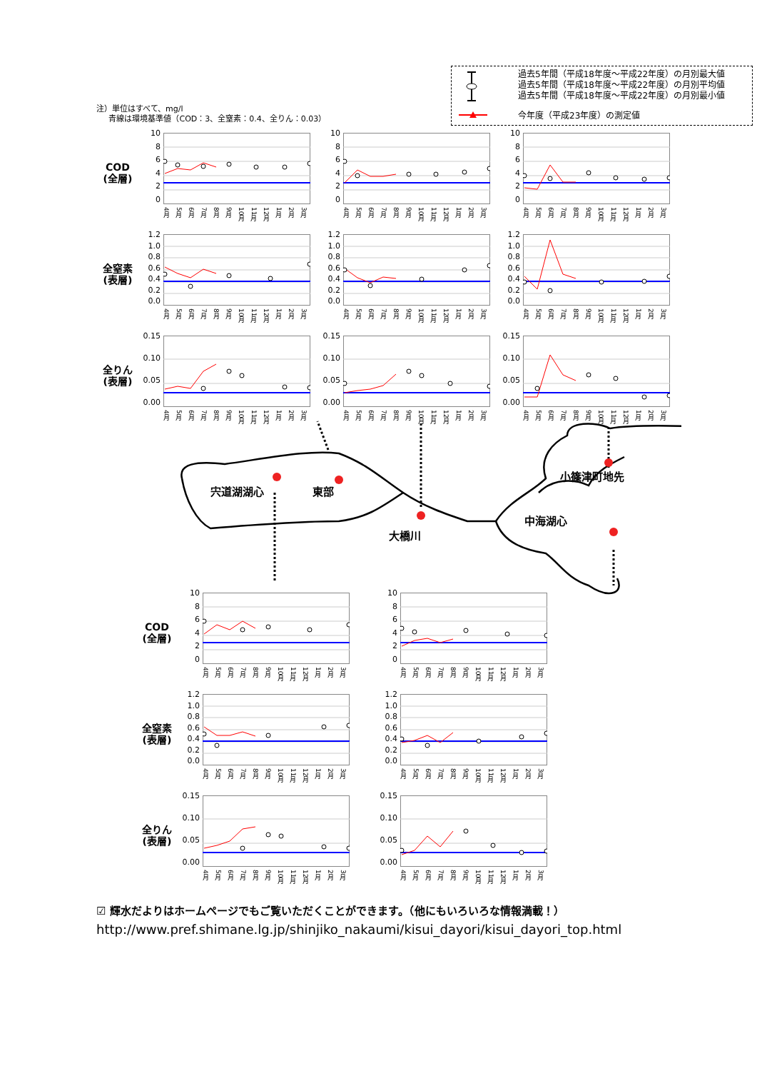注）単位はすべて、mg/l
青線は環境基準値（COD：3、全窒素：0.4、全りん：0.03）
過去5年間（平成18年度～平成22年度）の月別最大値
過去5年間（平成18年度～平成22年度）の月別平均値
過去5年間（平成18年度～平成22年度）の月別最小値
今年度（平成23年度）の測定値
COD
(全層)
10
86420
4月 5月 6月 7月 8月 9月 10月 11月 12月 1月 2月 3月
10
86420
4月 5月 6月 7月 8月 9月 10月 11月 12月 1月 2月 3月
10
86420
4月 5月 6月 7月 8月 9月 10月 11月 12月 1月 2月 3月
全窒素
(表層)
1.2
1.0
0.8
0.6
0.4
0.2
0.0
4月 5月 6月 7月 8月 9月 10月 11月 12月 1月 2月 3月
1.2
1.0
0.8
0.6
0.4
0.2
0.0
4月 5月 6月 7月 8月 9月 10月 11月 12月 1月 2月 3月
1.2
1.0
0.8
0.6
0.4
0.2
0.0
4月 5月 6月 7月 8月 9月 10月 11月 12月 1月 2月 3月
全りん
(表層)
0.15
0.10
0.05
0.00
4月 5月 6月 7月 8月 9月 10月 11月 12月 1月 2月 3月
0.15
0.10
0.05
0.00
4月 5月 6月 7月 8月 9月 10月 11月 12月 1月 2月 3月
0.15
0.10
0.05
0.00
4月 5月 6月 7月 8月 9月 10月 11月 12月 1月 2月 3月
小篠津町地先
宍道湖湖心 東部
中海湖心
大橋川
COD
(全層)
10
86420
4月 5月 6月 7月 8月 9月 10月 11月 12月 1月 2月 3月
10
86420
4月 5月 6月 7月 8月 9月 10月 11月 12月 1月 2月 3月
全窒素
(表層)
1.2
1.0
0.8
0.6
0.4
0.2
0.0
4月 5月 6月 7月 8月 9月 10月 11月 12月 1月 2月 3月
1.2
1.0
0.8
0.6
0.4
0.2
0.0
4月 5月 6月 7月 8月 9月 10月 11月 12月 1月 2月 3月
全りん
(表層)
0.15
0.10
0.05
0.00
4月 5月 6月 7月 8月 9月 10月 11月 12月 1月 2月 3月
0.15
0.10
0.05
0.00
4月 5月 6月 7月 8月 9月 10月 11月 12月 1月 2月 3月
☑ 輝水だよりはホームページでもご覧いただくことができます。（他にもいろいろな情報満載！）
http://www.pref.shimane.lg.jp/shinjiko_nakaumi/kisui_dayori/kisui_dayori_top.html